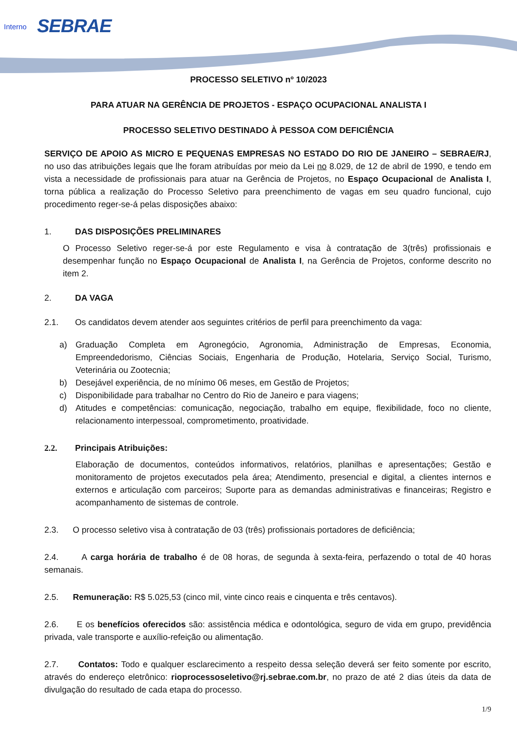Interno SEBRAE
PROCESSO SELETIVO nº 10/2023
PARA ATUAR NA GERÊNCIA DE PROJETOS - ESPAÇO OCUPACIONAL ANALISTA I
PROCESSO SELETIVO DESTINADO À PESSOA COM DEFICIÊNCIA
SERVIÇO DE APOIO AS MICRO E PEQUENAS EMPRESAS NO ESTADO DO RIO DE JANEIRO – SEBRAE/RJ, no uso das atribuições legais que lhe foram atribuídas por meio da Lei no 8.029, de 12 de abril de 1990, e tendo em vista a necessidade de profissionais para atuar na Gerência de Projetos, no Espaço Ocupacional de Analista I, torna pública a realização do Processo Seletivo para preenchimento de vagas em seu quadro funcional, cujo procedimento reger-se-á pelas disposições abaixo:
1. DAS DISPOSIÇÕES PRELIMINARES
O Processo Seletivo reger-se-á por este Regulamento e visa à contratação de 3(três) profissionais e desempenhar função no Espaço Ocupacional de Analista I, na Gerência de Projetos, conforme descrito no item 2.
2. DA VAGA
2.1. Os candidatos devem atender aos seguintes critérios de perfil para preenchimento da vaga:
a) Graduação Completa em Agronegócio, Agronomia, Administração de Empresas, Economia, Empreendedorismo, Ciências Sociais, Engenharia de Produção, Hotelaria, Serviço Social, Turismo, Veterinária ou Zootecnia;
b) Desejável experiência, de no mínimo 06 meses, em Gestão de Projetos;
c) Disponibilidade para trabalhar no Centro do Rio de Janeiro e para viagens;
d) Atitudes e competências: comunicação, negociação, trabalho em equipe, flexibilidade, foco no cliente, relacionamento interpessoal, comprometimento, proatividade.
2.2. Principais Atribuições:
Elaboração de documentos, conteúdos informativos, relatórios, planilhas e apresentações; Gestão e monitoramento de projetos executados pela área; Atendimento, presencial e digital, a clientes internos e externos e articulação com parceiros; Suporte para as demandas administrativas e financeiras; Registro e acompanhamento de sistemas de controle.
2.3. O processo seletivo visa à contratação de 03 (três) profissionais portadores de deficiência;
2.4. A carga horária de trabalho é de 08 horas, de segunda à sexta-feira, perfazendo o total de 40 horas semanais.
2.5. Remuneração: R$ 5.025,53 (cinco mil, vinte cinco reais e cinquenta e três centavos).
2.6. E os benefícios oferecidos são: assistência médica e odontológica, seguro de vida em grupo, previdência privada, vale transporte e auxílio-refeição ou alimentação.
2.7. Contatos: Todo e qualquer esclarecimento a respeito dessa seleção deverá ser feito somente por escrito, através do endereço eletrônico: rioprocessoseletivo@rj.sebrae.com.br, no prazo de até 2 dias úteis da data de divulgação do resultado de cada etapa do processo.
1/9